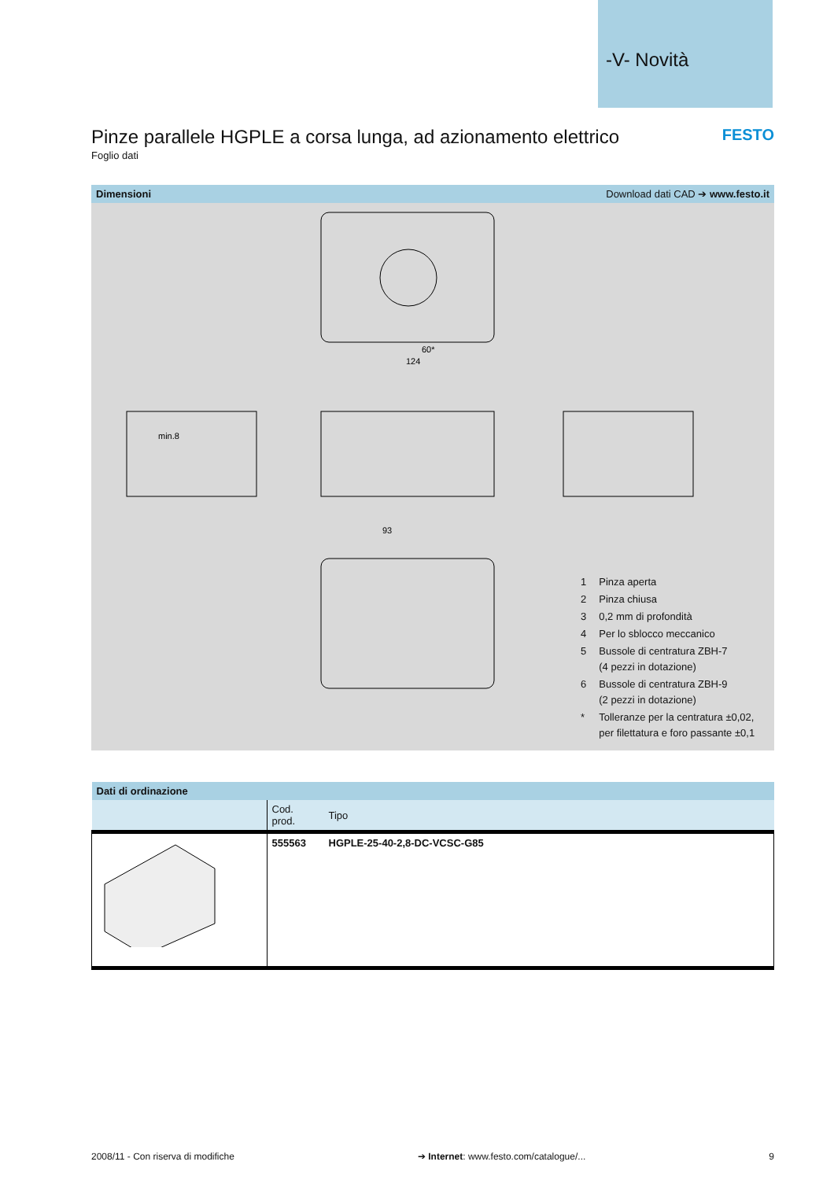-V- Novità
Pinze parallele HGPLE a corsa lunga, ad azionamento elettrico FESTO
Foglio dati
Dimensioni Download dati CAD ➔ www.festo.it
60*
124
93
min.8
| 1 | Pinza aperta |
| 2 | Pinza chiusa |
| 3 | 0,2 mm di profondità |
| 4 | Per lo sblocco meccanico |
| 5 | Bussole di centratura ZBH-7 (4 pezzi in dotazione) |
| 6 | Bussole di centratura ZBH-9 (2 pezzi in dotazione) |
| * | Tolleranze per la centratura ±0,02, per filettatura e foro passante ±0,1 |
| Dati di ordinazione | | |
| --- | --- | --- |
| | Cod. prod. | Tipo |
| | 555563 | HGPLE-25-40-2,8-DC-VCSC-G85 |
2008/11 - Con riserva di modifiche ➔ Internet: www.festo.com/catalogue/... 9